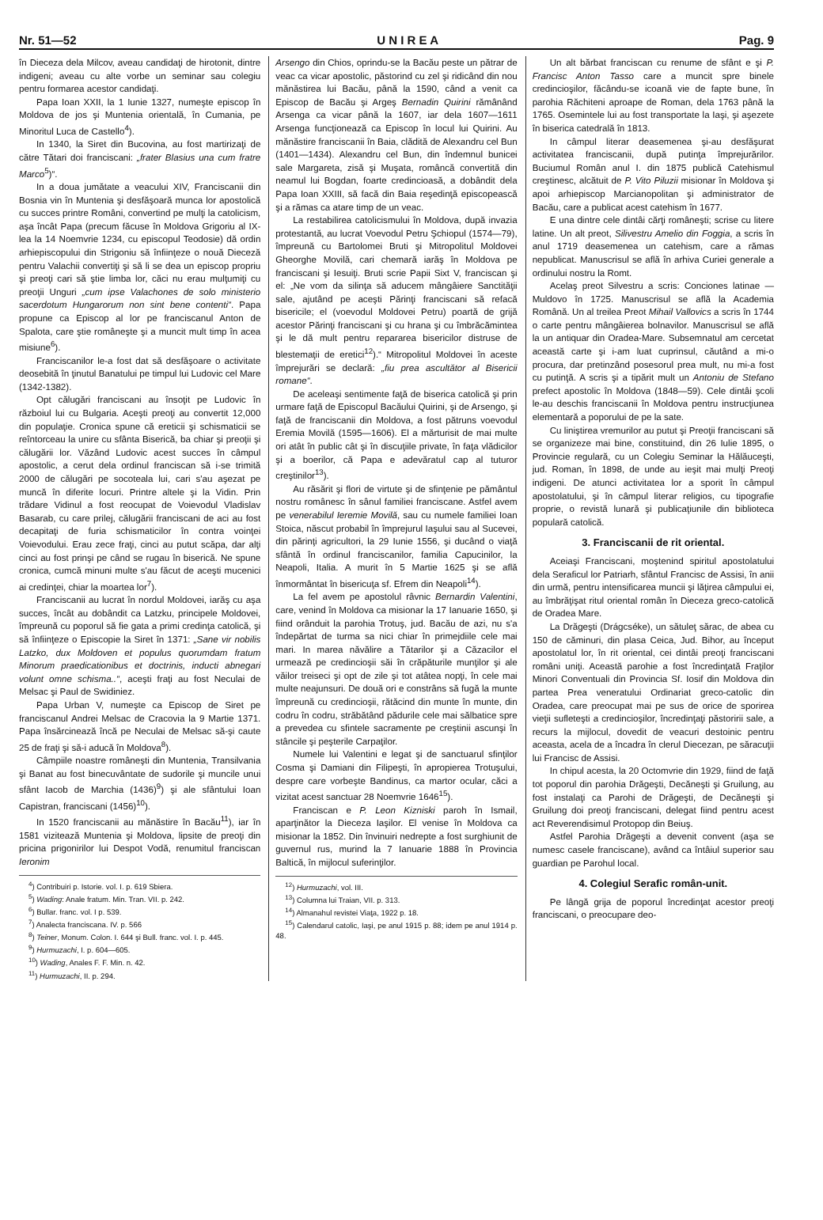Nr. 51—52 U N I R E A Pag. 9
în Dieceza dela Milcov, aveau candidaţi de hirotonit, dintre indigeni; aveau cu alte vorbe un seminar sau colegiu pentru formarea acestor candidaţi.
Papa Ioan XXII, la 1 Iunie 1327, numeşte episcop în Moldova de jos şi Muntenia orientală, în Cumania, pe Minoritul Luca de Castello<sup>4</sup>).
In 1340, la Siret din Bucovina, au fost martirizaţi de către Tătari doi franciscani: „frater Blasius una cum fratre Marco<sup>5</sup>)“.
In a doua jumătate a veacului XIV, Franciscanii din Bosnia vin în Muntenia şi desfăşoară munca lor apostolică cu succes printre Români, convertind pe mulţi la catolicism, aşa încât Papa (precum făcuse în Moldova Grigoriu al IX-lea la 14 Noemvrie 1234, cu episcopul Teodosie) dă ordin arhiepiscopului din Strigoniu să înfiinţeze o nouă Dieceză pentru Valachii convertiţi şi să li se dea un episcop propriu şi preoţi cari să ştie limba lor, căci nu erau mulţumiţi cu preoţii Unguri „cum ipse Valachones de solo ministerio sacerdotum Hungarorum non sint bene contenti“. Papa propune ca Episcop al lor pe franciscanul Anton de Spalota, care ştie româneşte şi a muncit mult timp în acea misiune<sup>6</sup>).
Franciscanilor le-a fost dat să desfăşoare o activitate deosebită în ţinutul Banatului pe timpul lui Ludovic cel Mare (1342-1382).
Opt călugări franciscani au însoţit pe Ludovic în războiul lui cu Bulgaria. Aceşti preoţi au convertit 12,000 din populaţie. Cronica spune că ereticii şi schismaticii se reîntorceau la unire cu sfânta Biserică, ba chiar şi preoţii şi călugării lor. Văzând Ludovic acest succes în câmpul apostolic, a cerut dela ordinul franciscan să i-se trimită 2000 de călugări pe socoteala lui, cari s'au aşezat pe muncă în diferite locuri. Printre altele şi la Vidin. Prin trădare Vidinul a fost reocupat de Voievodul Vladislav Basarab, cu care prilej, călugării franciscani de aci au fost decapitaţi de furia schismaticilor în contra voinţei Voievodului. Erau zece fraţi, cinci au putut scăpa, dar alţi cinci au fost prinşi pe când se rugau în biserică. Ne spune cronica, cumcă minuni multe s'au făcut de aceşti mucenici ai credinţei, chiar la moartea lor<sup>7</sup>).
Franciscanii au lucrat în nordul Moldovei, iarăş cu aşa succes, încât au dobândit ca Latzku, principele Moldovei, împreună cu poporul să fie gata a primi credinţa catolică, şi să înfiinţeze o Episcopie la Siret în 1371: „Sane vir nobilis Latzko, dux Moldoven et populus quorumdam fratum Minorum praedicationibus et doctrinis, inducti abnegari volunt omne schisma..“, aceşti fraţi au fost Neculai de Melsac şi Paul de Swidiniez.
Papa Urban V, numeşte ca Episcop de Siret pe franciscanul Andrei Melsac de Cracovia la 9 Martie 1371. Papa însărcinează încă pe Neculai de Melsac să-şi caute 25 de fraţi şi să-i aducă în Moldova<sup>8</sup>).
Câmpiile noastre româneşti din Muntenia, Transilvania şi Banat au fost binecuvântate de sudorile şi muncile unui sfânt Iacob de Marchia (1436)<sup>9</sup>) şi ale sfântului Ioan Capistran, franciscani (1456)<sup>10</sup>).
In 1520 franciscanii au mănăstire în Bacău<sup>11</sup>), iar în 1581 vizitează Muntenia şi Moldova, lipsite de preoţi din pricina prigonirilor lui Despot Vodă, renumitul franciscan Ieronim
<sup>4</sup>) Contribuiri p. Istorie. vol. I. p. 619 Sbiera.
<sup>5</sup>) Wading: Anale fratum. Min. Tran. VII. p. 242.
<sup>6</sup>) Bullar. franc. vol. I p. 539.
<sup>7</sup>) Analecta franciscana. IV. p. 566
<sup>8</sup>) Teiner, Monum. Colon. I. 644 şi Bull. franc. vol. I. p. 445.
<sup>9</sup>) Hurmuzachi, I. p. 604—605.
<sup>10</sup>) Wading, Anales F. F. Min. n. 42.
<sup>11</sup>) Hurmuzachi, II. p. 294.
Arsengo din Chios, oprindu-se la Bacău peste un pătrar de veac ca vicar apostolic, păstorind cu zel şi ridicând din nou mănăstirea lui Bacău, până la 1590, când a venit ca Episcop de Bacău şi Argeş Bernadin Quirini rămânând Arsenga ca vicar până la 1607, iar dela 1607—1611 Arsenga funcţionează ca Episcop în locul lui Quirini. Au mănăstire franciscanii în Baia, clădită de Alexandru cel Bun (1401—1434). Alexandru cel Bun, din îndemnul bunicei sale Margareta, zisă şi Muşata, româncă convertită din neamul lui Bogdan, foarte credincioasă, a dobândit dela Papa Ioan XXIII, să facă din Baia reşedinţă episcopească şi a rămas ca atare timp de un veac.
La restabilirea catolicismului în Moldova, după invazia protestantă, au lucrat Voevodul Petru Şchiopul (1574—79), împreună cu Bartolomei Bruti şi Mitropolitul Moldovei Gheorghe Movilă, cari chemară iarăş în Moldova pe franciscani şi Iesuiţi. Bruti scrie Papii Sixt V, franciscan şi el: „Ne vom da silinţa să aducem mângâiere Sanctităţii sale, ajutând pe aceşti Părinţi franciscani să refacă bisericile; el (voevodul Moldovei Petru) poartă de grijă acestor Părinţi franciscani şi cu hrana şi cu îmbrăcămintea şi le dă mult pentru repararea bisericilor distruse de blestemaţii de eretici<sup>12</sup>).“ Mitropolitul Moldovei în aceste împrejurări se declară: „fiu prea ascultător al Bisericii romane“.
De aceleaşi sentimente faţă de biserica catolică şi prin urmare faţă de Episcopul Bacăului Quirini, şi de Arsengo, şi faţă de franciscanii din Moldova, a fost pătruns voevodul Eremia Movilă (1595—1606). El a mărturisit de mai multe ori atât în public cât şi în discuţiile private, în faţa vlădicilor şi a boerilor, că Papa e adevăratul cap al tuturor creştinilor<sup>13</sup>).
Au răsărit şi flori de virtute şi de sfinţenie pe pământul nostru românesc în sânul familiei franciscane. Astfel avem pe venerabilul Ieremie Movilă, sau cu numele familiei Ioan Stoica, născut probabil în împrejurul Iaşului sau al Sucevei, din părinţi agricultori, la 29 Iunie 1556, şi ducând o viaţă sfântă în ordinul franciscanilor, familia Capucinilor, la Neapoli, Italia. A murit în 5 Martie 1625 şi se află înmormântat în bisericuţa sf. Efrem din Neapoli<sup>14</sup>).
La fel avem pe apostolul râvnic Bernardin Valentini, care, venind în Moldova ca misionar la 17 Ianuarie 1650, şi fiind orânduit la parohia Trotuş, jud. Bacău de azi, nu s'a îndepărtat de turma sa nici chiar în primejdiile cele mai mari. In marea năvălire a Tătarilor şi a Căzacilor el urmează pe credincioşii săi în crăpăturile munţilor şi ale văilor treiseci şi opt de zile şi tot atâtea nopţi, în cele mai multe neajunsuri. De două ori e constrâns să fugă la munte împreună cu credincioşii, rătăcind din munte în munte, din codru în codru, străbătând pădurile cele mai sălbatice spre a prevedea cu sfintele sacramente pe creştinii ascunşi în stâncile şi peşterile Carpaţilor.
Numele lui Valentini e legat şi de sanctuarul sfinţilor Cosma şi Damiani din Filipeşti, în apropierea Trotuşului, despre care vorbeşte Bandinus, ca martor ocular, căci a vizitat acest sanctuar 28 Noemvrie 1646<sup>15</sup>).
Franciscan e P. Leon Kizniski paroh în Ismail, aparţinător la Dieceza Iaşilor. El venise în Moldova ca misionar la 1852. Din învinuiri nedrepte a fost surghiunit de guvernul rus, murind la 7 Ianuarie 1888 în Provincia Baltică, în mijlocul suferinţilor.
<sup>12</sup>) Hurmuzachi, vol. III.
<sup>13</sup>) Columna lui Traian, VII. p. 313.
<sup>14</sup>) Almanahul revistei Viaţa, 1922 p. 18.
<sup>15</sup>) Calendarul catolic, Iaşi, pe anul 1915 p. 88; idem pe anul 1914 p. 48.
Un alt bărbat franciscan cu renume de sfânt e şi P. Francisc Anton Tasso care a muncit spre binele credincioşilor, făcându-se icoană vie de fapte bune, în parohia Răchiteni aproape de Roman, dela 1763 până la 1765. Osemintele lui au fost transportate la Iaşi, şi aşezete în biserica catedrală în 1813.
In câmpul literar deasemenea şi-au desfăşurat activitatea franciscanii, după putinţa împrejurărilor. Buciumul Român anul I. din 1875 publică Catehismul creştinesc, alcătuit de P. Vito Piluzii misionar în Moldova şi apoi arhiepiscop Marcianopolitan şi administrator de Bacău, care a publicat acest catehism în 1677.
E una dintre cele dintâi cărţi româneşti; scrise cu litere latine. Un alt preot, Silivestru Amelio din Foggia, a scris în anul 1719 deasemenea un catehism, care a rămas nepublicat. Manuscrisul se află în arhiva Curiei generale a ordinului nostru la Romt.
Acelaş preot Silvestru a scris: Conciones latinae — Muldovo în 1725. Manuscrisul se află la Academia Română. Un al treilea Preot Mihail Vallovics a scris în 1744 o carte pentru mângâierea bolnavilor. Manuscrisul se află la un antiquar din Oradea-Mare. Subsemnatul am cercetat această carte şi i-am luat cuprinsul, căutând a mi-o procura, dar pretinzând posesorul prea mult, nu mi-a fost cu putinţă. A scris şi a tipărit mult un Antoniu de Stefano prefect apostolic în Moldova (1848—59). Cele dintâi şcoli le-au deschis franciscanii în Moldova pentru instrucţiunea elementară a poporului de pe la sate.
Cu liniştirea vremurilor au putut şi Preoţii franciscani să se organizeze mai bine, constituind, din 26 Iulie 1895, o Provincie regulară, cu un Colegiu Seminar la Hălăuceşti, jud. Roman, în 1898, de unde au ieşit mai mulţi Preoţi indigeni. De atunci activitatea lor a sporit în câmpul apostolatului, şi în câmpul literar religios, cu tipografie proprie, o revistă lunară şi publicaţiunile din biblioteca populară catolică.
3. Franciscanii de rit oriental.
Aceiaşi Franciscani, moştenind spiritul apostolatului dela Seraficul lor Patriarh, sfântul Francisc de Assisi, în anii din urmă, pentru intensificarea muncii şi lăţirea câmpului ei, au îmbrăţişat ritul oriental român în Dieceza greco-catolică de Oradea Mare.
La Drăgeşti (Drágcséke), un sătuleţ sărac, de abea cu 150 de căminuri, din plasa Ceica, Jud. Bihor, au început apostolatul lor, în rit oriental, cei dintâi preoţi franciscani români uniţi. Această parohie a fost încredinţată Fraţilor Minori Conventuali din Provincia Sf. Iosif din Moldova din partea Prea veneratului Ordinariat greco-catolic din Oradea, care preocupat mai pe sus de orice de sporirea vieţii sufleteşti a credincioşilor, încredinţaţi păstoririi sale, a recurs la mijlocul, dovedit de veacuri destoinic pentru aceasta, acela de a încadra în clerul Diecezan, pe săracuţii lui Francisc de Assisi.
In chipul acesta, la 20 Octomvrie din 1929, fiind de faţă tot poporul din parohia Drăgeşti, Decăneşti şi Gruilung, au fost instalaţi ca Parohi de Drăgeşti, de Decăneşti şi Gruilung doi preoţi franciscani, delegat fiind pentru acest act Reverendisimul Protopop din Beiuş.
Astfel Parohia Drăgeşti a devenit convent (aşa se numesc casele franciscane), având ca întâiul superior sau guardian pe Parohul local.
4. Colegiul Serafic român-unit.
Pe lângă grija de poporul încredinţat acestor preoţi franciscani, o preocupare deo-